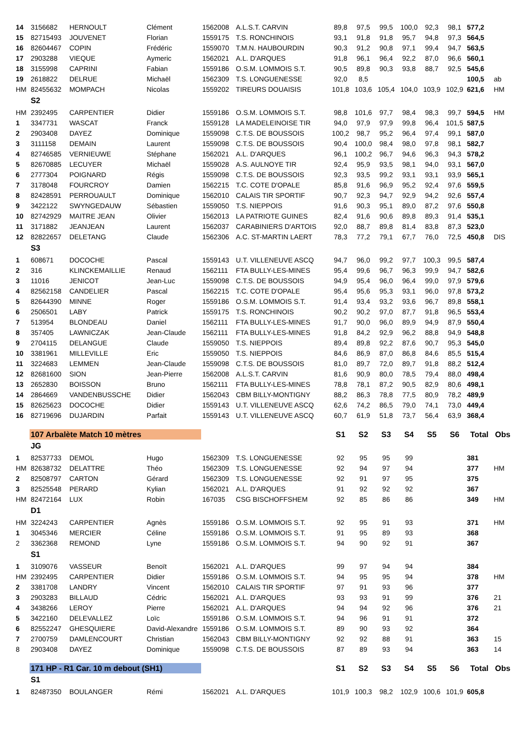| 14 | 3156682 | HERNOULT | Clément | 1562008 | A.L.S.T. CARVIN | 89,8 | 97,5 | 99,5 | 100,0 | 92,3 | 98,1 | 577,2 | |
| 15 | 82715493 | JOUVENET | Florian | 1559175 | T.S. RONCHINOIS | 93,1 | 91,8 | 91,8 | 95,7 | 94,8 | 97,3 | 564,5 | |
| 16 | 82604467 | COPIN | Frédéric | 1559070 | T.M.N. HAUBOURDIN | 90,3 | 91,2 | 90,8 | 97,1 | 99,4 | 94,7 | 563,5 | |
| 17 | 2903288 | VIEQUE | Aymeric | 1562021 | A.L. D'ARQUES | 91,8 | 96,1 | 96,4 | 92,2 | 87,0 | 96,6 | 560,1 | |
| 18 | 3155998 | CAPRINI | Fabian | 1559186 | O.S.M. LOMMOIS S.T. | 90,5 | 89,8 | 90,3 | 93,8 | 88,7 | 92,5 | 545,6 | |
| 19 | 2618822 | DELRUE | Michaël | 1562309 | T.S. LONGUENESSE | 92,0 | 8,5 | | | | | 100,5 | ab |
| HM | 82455632 | MOMPACH | Nicolas | 1559202 | TIREURS DOUAISIS | 101,8 | 103,6 | 105,4 | 104,0 | 103,9 | 102,9 | 621,6 | HM |
| | S2 | | | | | | | | | | | | |
| HM | 2392495 | CARPENTIER | Didier | 1559186 | O.S.M. LOMMOIS S.T. | 98,8 | 101,6 | 97,7 | 98,4 | 98,3 | 99,7 | 594,5 | HM |
| 1 | 3347731 | WASCAT | Franck | 1559128 | LA MADELEINOISE TIR | 94,0 | 97,9 | 97,9 | 99,8 | 96,4 | 101,5 | 587,5 | |
| 2 | 2903408 | DAYEZ | Dominique | 1559098 | C.T.S. DE BOUSSOIS | 100,2 | 98,7 | 95,2 | 96,4 | 97,4 | 99,1 | 587,0 | |
| 3 | 3111158 | DEMAIN | Laurent | 1559098 | C.T.S. DE BOUSSOIS | 90,4 | 100,0 | 98,4 | 98,0 | 97,8 | 98,1 | 582,7 | |
| 4 | 82746585 | VERNIEUWE | Stéphane | 1562021 | A.L. D'ARQUES | 96,1 | 100,2 | 96,7 | 94,6 | 96,3 | 94,3 | 578,2 | |
| 5 | 82670885 | LECUYER | Michaël | 1559028 | A.S. AULNOYE TIR | 92,4 | 95,9 | 93,5 | 98,1 | 94,0 | 93,1 | 567,0 | |
| 6 | 2777304 | POIGNARD | Régis | 1559098 | C.T.S. DE BOUSSOIS | 92,3 | 93,5 | 99,2 | 93,1 | 93,1 | 93,9 | 565,1 | |
| 7 | 3178048 | FOURCROY | Damien | 1562215 | T.C. COTE D'OPALE | 85,8 | 91,6 | 96,9 | 95,2 | 92,4 | 97,6 | 559,5 | |
| 8 | 82428591 | PERROUAULT | Dominique | 1562010 | CALAIS TIR SPORTIF | 90,7 | 92,3 | 94,7 | 92,9 | 94,2 | 92,6 | 557,4 | |
| 9 | 3422122 | SWYNGEDAUW | Sébastien | 1559050 | T.S. NIEPPOIS | 91,6 | 90,3 | 95,1 | 89,0 | 87,2 | 97,6 | 550,8 | |
| 10 | 82742929 | MAITRE JEAN | Olivier | 1562013 | LA PATRIOTE GUINES | 82,4 | 91,6 | 90,6 | 89,8 | 89,3 | 91,4 | 535,1 | |
| 11 | 3171882 | JEANJEAN | Laurent | 1562037 | CARABINIERS D'ARTOIS | 92,0 | 88,7 | 89,8 | 81,4 | 83,8 | 87,3 | 523,0 | |
| 12 | 82822657 | DELETANG | Claude | 1562306 | A.C. ST-MARTIN LAERT | 78,3 | 77,2 | 79,1 | 67,7 | 76,0 | 72,5 | 450,8 | DIS |
| | S3 | | | | | | | | | | | | |
| 1 | 608671 | DOCOCHE | Pascal | 1559143 | U.T. VILLENEUVE ASCQ | 94,7 | 96,0 | 99,2 | 97,7 | 100,3 | 99,5 | 587,4 | |
| 2 | 316 | KLINCKEMAILLIE | Renaud | 1562111 | FTA BULLY-LES-MINES | 95,4 | 99,6 | 96,7 | 96,3 | 99,9 | 94,7 | 582,6 | |
| 3 | 11016 | JENICOT | Jean-Luc | 1559098 | C.T.S. DE BOUSSOIS | 94,9 | 95,4 | 96,0 | 96,4 | 99,0 | 97,9 | 579,6 | |
| 4 | 82562158 | CANDELIER | Pascal | 1562215 | T.C. COTE D'OPALE | 95,4 | 95,6 | 95,3 | 93,1 | 96,0 | 97,8 | 573,2 | |
| 5 | 82644390 | MINNE | Roger | 1559186 | O.S.M. LOMMOIS S.T. | 91,4 | 93,4 | 93,2 | 93,6 | 96,7 | 89,8 | 558,1 | |
| 6 | 2506501 | LABY | Patrick | 1559175 | T.S. RONCHINOIS | 90,2 | 90,2 | 97,0 | 87,7 | 91,8 | 96,5 | 553,4 | |
| 7 | 513954 | BLONDEAU | Daniel | 1562111 | FTA BULLY-LES-MINES | 91,7 | 90,0 | 96,0 | 89,9 | 94,9 | 87,9 | 550,4 | |
| 8 | 357405 | LAWNICZAK | Jean-Claude | 1562111 | FTA BULLY-LES-MINES | 91,8 | 84,2 | 92,9 | 96,2 | 88,8 | 94,9 | 548,8 | |
| 9 | 2704115 | DELANGUE | Claude | 1559050 | T.S. NIEPPOIS | 89,4 | 89,8 | 92,2 | 87,6 | 90,7 | 95,3 | 545,0 | |
| 10 | 3381961 | MILLEVILLE | Eric | 1559050 | T.S. NIEPPOIS | 84,6 | 86,9 | 87,0 | 86,8 | 84,6 | 85,5 | 515,4 | |
| 11 | 3224683 | LEMMEN | Jean-Claude | 1559098 | C.T.S. DE BOUSSOIS | 81,0 | 89,7 | 72,0 | 89,7 | 91,8 | 88,2 | 512,4 | |
| 12 | 82681600 | SION | Jean-Pierre | 1562008 | A.L.S.T. CARVIN | 81,6 | 90,9 | 80,0 | 78,5 | 79,4 | 88,0 | 498,4 | |
| 13 | 2652830 | BOISSON | Bruno | 1562111 | FTA BULLY-LES-MINES | 78,8 | 78,1 | 87,2 | 90,5 | 82,9 | 80,6 | 498,1 | |
| 14 | 2864669 | VANDENBUSSCHE | Didier | 1562043 | CBM BILLY-MONTIGNY | 88,2 | 86,3 | 78,8 | 77,5 | 80,9 | 78,2 | 489,9 | |
| 15 | 82625623 | DOCOCHE | Didier | 1559143 | U.T. VILLENEUVE ASCQ | 62,6 | 74,2 | 86,5 | 79,0 | 74,1 | 73,0 | 449,4 | |
| 16 | 82719696 | DUJARDIN | Parfait | 1559143 | U.T. VILLENEUVE ASCQ | 60,7 | 61,9 | 51,8 | 73,7 | 56,4 | 63,9 | 368,4 | |
| | 107 Arbalète Match 10 mètres | | | | | S1 | S2 | S3 | S4 | S5 | S6 | Total | Obs |
| | JG | | | | | | | | | | | | |
| 1 | 82537733 | DEMOL | Hugo | 1562309 | T.S. LONGUENESSE | 92 | 95 | 95 | 99 | | | 381 | |
| HM | 82638732 | DELATTRE | Théo | 1562309 | T.S. LONGUENESSE | 92 | 94 | 97 | 94 | | | 377 | HM |
| 2 | 82508797 | CARTON | Gérard | 1562309 | T.S. LONGUENESSE | 92 | 91 | 97 | 95 | | | 375 | |
| 3 | 82525548 | PERARD | Kylian | 1562021 | A.L. D'ARQUES | 91 | 92 | 92 | 92 | | | 367 | |
| HM | 82472164 | LUX | Robin | 167035 | CSG BISCHOFFSHEM | 92 | 85 | 86 | 86 | | | 349 | HM |
| | D1 | | | | | | | | | | | | |
| HM | 3224243 | CARPENTIER | Agnès | 1559186 | O.S.M. LOMMOIS S.T. | 92 | 95 | 91 | 93 | | | 371 | HM |
| 1 | 3045346 | MERCIER | Céline | 1559186 | O.S.M. LOMMOIS S.T. | 91 | 95 | 89 | 93 | | | 368 | |
| 2 | 3362368 | REMOND | Lyne | 1559186 | O.S.M. LOMMOIS S.T. | 94 | 90 | 92 | 91 | | | 367 | |
| | S1 | | | | | | | | | | | | |
| 1 | 3109076 | VASSEUR | Benoït | 1562021 | A.L. D'ARQUES | 99 | 97 | 94 | 94 | | | 384 | |
| HM | 2392495 | CARPENTIER | Didier | 1559186 | O.S.M. LOMMOIS S.T. | 94 | 95 | 95 | 94 | | | 378 | HM |
| 2 | 3381708 | LANDRY | Vincent | 1562010 | CALAIS TIR SPORTIF | 97 | 91 | 93 | 96 | | | 377 | |
| 3 | 2903283 | BILLAUD | Cédric | 1562021 | A.L. D'ARQUES | 93 | 93 | 91 | 99 | | | 376 | 21 |
| 4 | 3438266 | LEROY | Pierre | 1562021 | A.L. D'ARQUES | 94 | 94 | 92 | 96 | | | 376 | 21 |
| 5 | 3422160 | DELEVALLEZ | Loïc | 1559186 | O.S.M. LOMMOIS S.T. | 94 | 96 | 91 | 91 | | | 372 | |
| 6 | 82552247 | GHESQUIERE | David-Alexandre | 1559186 | O.S.M. LOMMOIS S.T. | 89 | 90 | 93 | 92 | | | 364 | |
| 7 | 2700759 | DAMLENCOURT | Christian | 1562043 | CBM BILLY-MONTIGNY | 92 | 92 | 88 | 91 | | | 363 | 15 |
| 8 | 2903408 | DAYEZ | Dominique | 1559098 | C.T.S. DE BOUSSOIS | 87 | 89 | 93 | 94 | | | 363 | 14 |
| | 171 HP - R1 Car. 10 m debout (SH1) | | | | | S1 | S2 | S3 | S4 | S5 | S6 | Total | Obs |
| | S1 | | | | | | | | | | | | |
| 1 | 82487350 | BOULANGER | Rémi | 1562021 | A.L. D'ARQUES | 101,9 | 100,3 | 98,2 | 102,9 | 100,6 | 101,9 | 605,8 | |